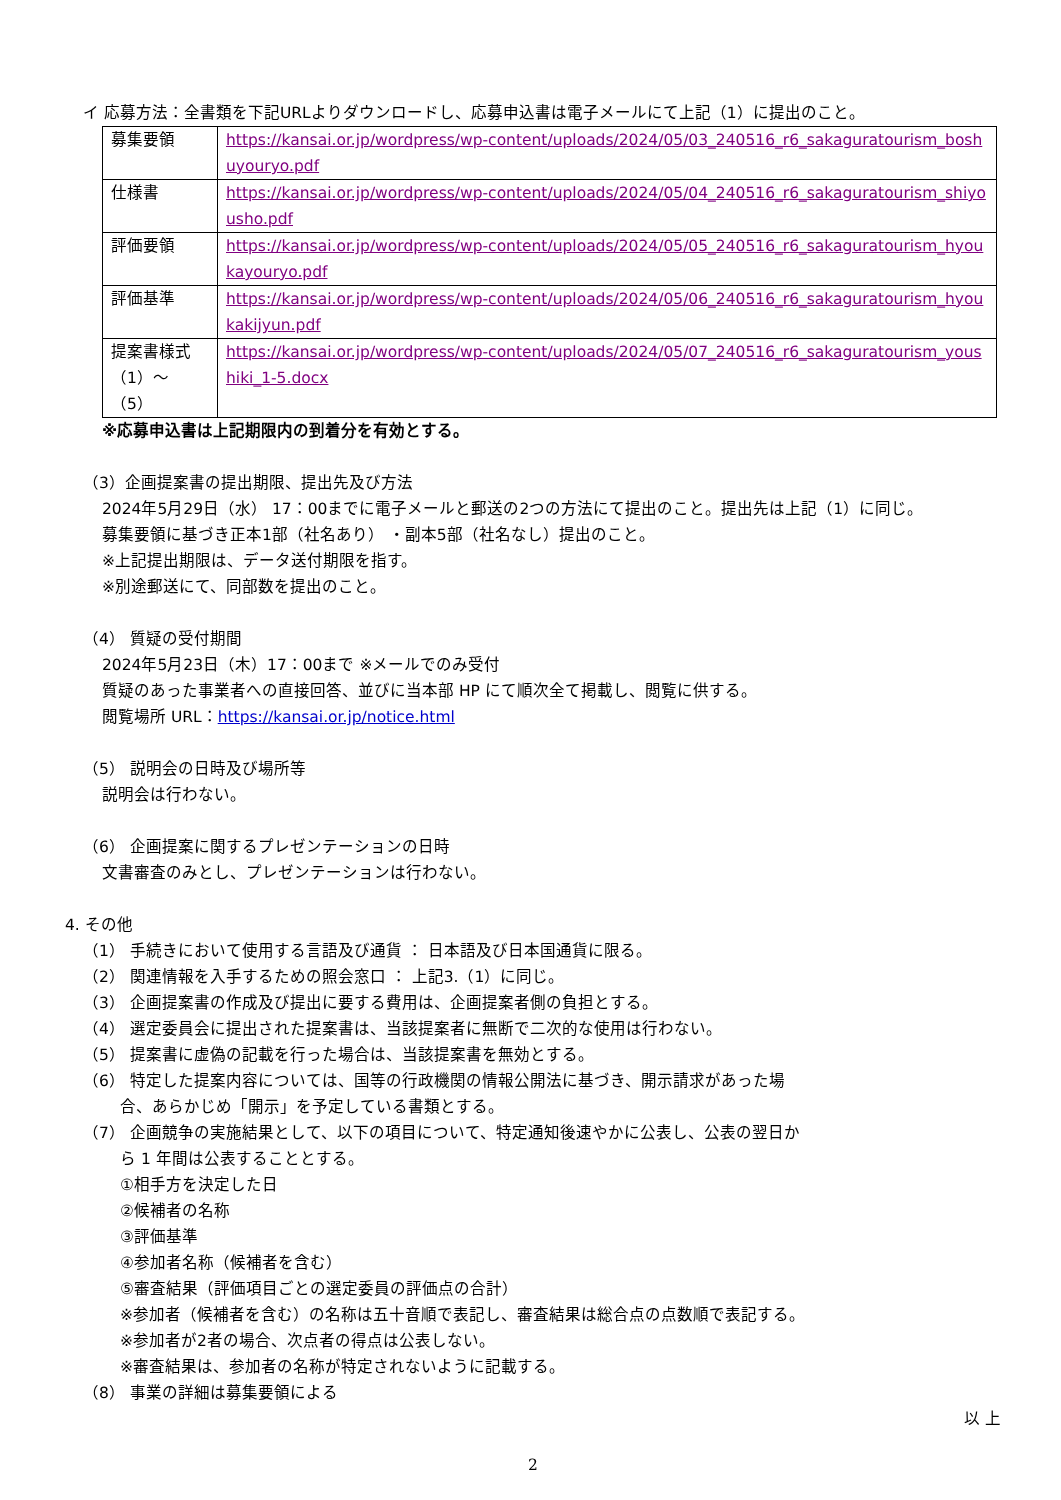イ 応募方法：全書類を下記URLよりダウンロードし、応募申込書は電子メールにて上記（1）に提出のこと。
| 募集要領 | https://kansai.or.jp/wordpress/wp-content/uploads/2024/05/03_240516_r6_sakaguratourism_boshuyouryo.pdf |
| 仕様書 | https://kansai.or.jp/wordpress/wp-content/uploads/2024/05/04_240516_r6_sakaguratourism_shiyousho.pdf |
| 評価要領 | https://kansai.or.jp/wordpress/wp-content/uploads/2024/05/05_240516_r6_sakaguratourism_hyoukayouryo.pdf |
| 評価基準 | https://kansai.or.jp/wordpress/wp-content/uploads/2024/05/06_240516_r6_sakaguratourism_hyoukakijyun.pdf |
| 提案書様式（1）～（5） | https://kansai.or.jp/wordpress/wp-content/uploads/2024/05/07_240516_r6_sakaguratourism_youshiki_1-5.docx |
※応募申込書は上記期限内の到着分を有効とする。
（3）企画提案書の提出期限、提出先及び方法
2024年5月29日（水） 17：00までに電子メールと郵送の2つの方法にて提出のこと。提出先は上記（1）に同じ。
募集要領に基づき正本1部（社名あり） ・副本5部（社名なし）提出のこと。
※上記提出期限は、データ送付期限を指す。
※別途郵送にて、同部数を提出のこと。
（4） 質疑の受付期間
2024年5月23日（木）17：00まで ※メールでのみ受付
質疑のあった事業者への直接回答、並びに当本部 HP にて順次全て掲載し、閲覧に供する。
閲覧場所 URL：https://kansai.or.jp/notice.html
（5） 説明会の日時及び場所等
説明会は行わない。
（6） 企画提案に関するプレゼンテーションの日時
文書審査のみとし、プレゼンテーションは行わない。
4. その他
（1） 手続きにおいて使用する言語及び通貨 ： 日本語及び日本国通貨に限る。
（2） 関連情報を入手するための照会窓口 ： 上記3.（1）に同じ。
（3） 企画提案書の作成及び提出に要する費用は、企画提案者側の負担とする。
（4） 選定委員会に提出された提案書は、当該提案者に無断で二次的な使用は行わない。
（5） 提案書に虚偽の記載を行った場合は、当該提案書を無効とする。
（6） 特定した提案内容については、国等の行政機関の情報公開法に基づき、開示請求があった場
合、あらかじめ「開示」を予定している書類とする。
（7） 企画競争の実施結果として、以下の項目について、特定通知後速やかに公表し、公表の翌日か
ら 1 年間は公表することとする。
①相手方を決定した日
②候補者の名称
③評価基準
④参加者名称（候補者を含む）
⑤審査結果（評価項目ごとの選定委員の評価点の合計）
※参加者（候補者を含む）の名称は五十音順で表記し、審査結果は総合点の点数順で表記する。
※参加者が2者の場合、次点者の得点は公表しない。
※審査結果は、参加者の名称が特定されないように記載する。
（8） 事業の詳細は募集要領による
以 上
2